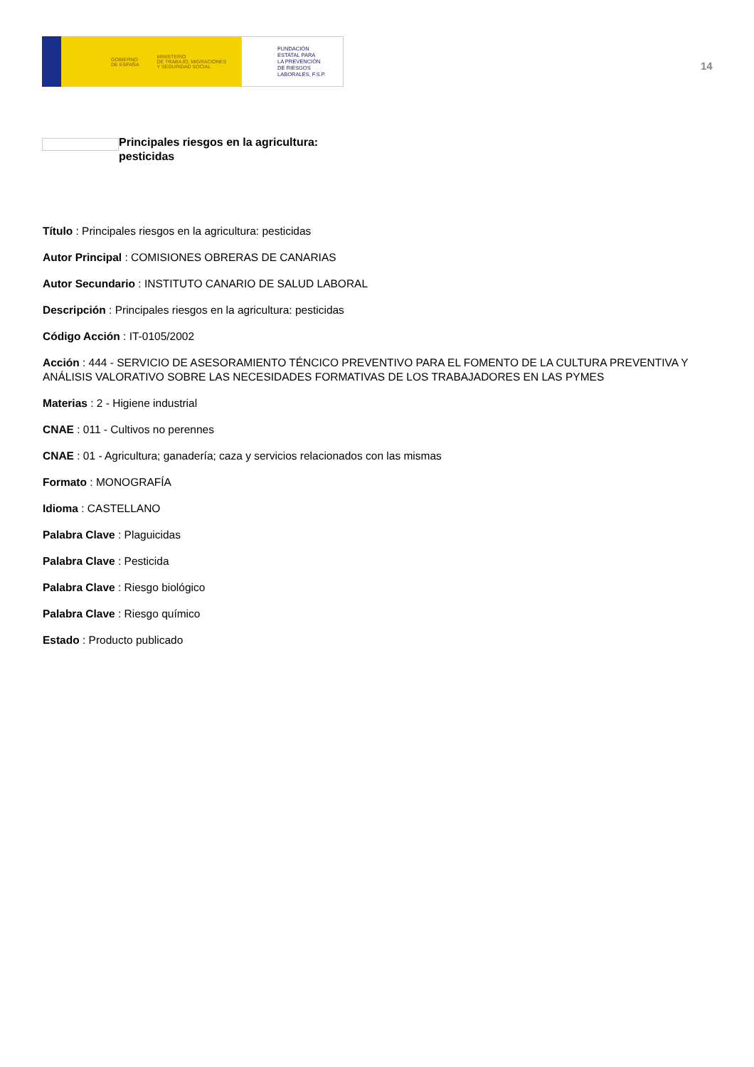GOBIERNO
DE ESPAÑA MINISTERIO
DE TRABAJO, MIGRACIONES
Y SEGURIDAD SOCIAL
FUNDACIÓN
ESTATAL PARA
LA PREVENCIÓN
DE RIESGOS
LABORALES, F.S.P.
14
Principales riesgos en la agricultura:
pesticidas
Título : Principales riesgos en la agricultura: pesticidas
Autor Principal : COMISIONES OBRERAS DE CANARIAS
Autor Secundario : INSTITUTO CANARIO DE SALUD LABORAL
Descripción : Principales riesgos en la agricultura: pesticidas
Código Acción : IT-0105/2002
Acción : 444 - SERVICIO DE ASESORAMIENTO TÉNCICO PREVENTIVO PARA EL FOMENTO DE LA CULTURA PREVENTIVA Y ANÁLISIS VALORATIVO SOBRE LAS NECESIDADES FORMATIVAS DE LOS TRABAJADORES EN LAS PYMES
Materias : 2 - Higiene industrial
CNAE : 011 - Cultivos no perennes
CNAE : 01 - Agricultura; ganadería; caza y servicios relacionados con las mismas
Formato : MONOGRAFÍA
Idioma : CASTELLANO
Palabra Clave : Plaguicidas
Palabra Clave : Pesticida
Palabra Clave : Riesgo biológico
Palabra Clave : Riesgo químico
Estado : Producto publicado